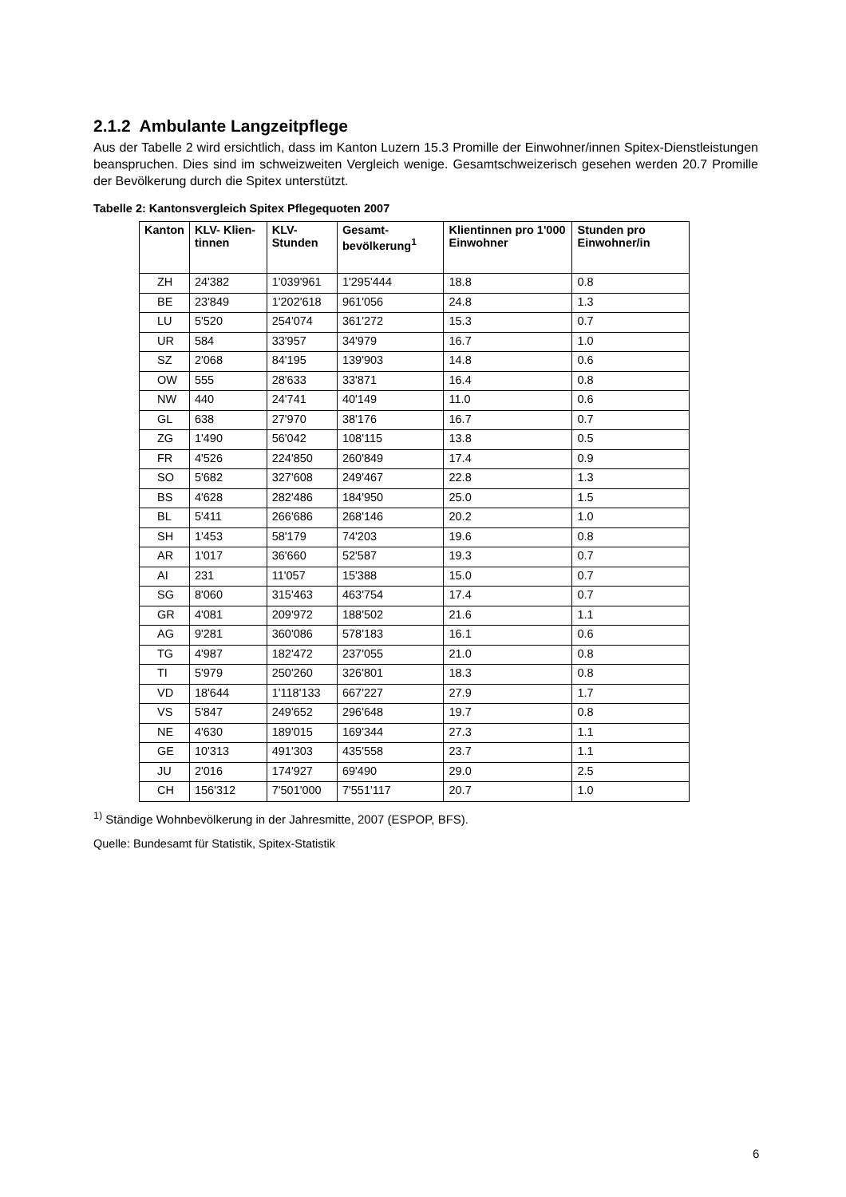2.1.2 Ambulante Langzeitpflege
Aus der Tabelle 2 wird ersichtlich, dass im Kanton Luzern 15.3 Promille der Einwohner/innen Spitex-Dienstleistungen beanspruchen. Dies sind im schweizweiten Vergleich wenige. Gesamtschweizerisch gesehen werden 20.7 Promille der Bevölkerung durch die Spitex unterstützt.
Tabelle 2: Kantonsvergleich Spitex Pflegequoten 2007
| Kanton | KLV- Klien-tinnen | KLV-Stunden | Gesamt-bevölkerung<sup>1</sup> | Klientinnen pro 1'000 Einwohner | Stunden pro Einwohner/in |
| --- | --- | --- | --- | --- | --- |
| ZH | 24'382 | 1'039'961 | 1'295'444 | 18.8 | 0.8 |
| BE | 23'849 | 1'202'618 | 961'056 | 24.8 | 1.3 |
| LU | 5'520 | 254'074 | 361'272 | 15.3 | 0.7 |
| UR | 584 | 33'957 | 34'979 | 16.7 | 1.0 |
| SZ | 2'068 | 84'195 | 139'903 | 14.8 | 0.6 |
| OW | 555 | 28'633 | 33'871 | 16.4 | 0.8 |
| NW | 440 | 24'741 | 40'149 | 11.0 | 0.6 |
| GL | 638 | 27'970 | 38'176 | 16.7 | 0.7 |
| ZG | 1'490 | 56'042 | 108'115 | 13.8 | 0.5 |
| FR | 4'526 | 224'850 | 260'849 | 17.4 | 0.9 |
| SO | 5'682 | 327'608 | 249'467 | 22.8 | 1.3 |
| BS | 4'628 | 282'486 | 184'950 | 25.0 | 1.5 |
| BL | 5'411 | 266'686 | 268'146 | 20.2 | 1.0 |
| SH | 1'453 | 58'179 | 74'203 | 19.6 | 0.8 |
| AR | 1'017 | 36'660 | 52'587 | 19.3 | 0.7 |
| AI | 231 | 11'057 | 15'388 | 15.0 | 0.7 |
| SG | 8'060 | 315'463 | 463'754 | 17.4 | 0.7 |
| GR | 4'081 | 209'972 | 188'502 | 21.6 | 1.1 |
| AG | 9'281 | 360'086 | 578'183 | 16.1 | 0.6 |
| TG | 4'987 | 182'472 | 237'055 | 21.0 | 0.8 |
| TI | 5'979 | 250'260 | 326'801 | 18.3 | 0.8 |
| VD | 18'644 | 1'118'133 | 667'227 | 27.9 | 1.7 |
| VS | 5'847 | 249'652 | 296'648 | 19.7 | 0.8 |
| NE | 4'630 | 189'015 | 169'344 | 27.3 | 1.1 |
| GE | 10'313 | 491'303 | 435'558 | 23.7 | 1.1 |
| JU | 2'016 | 174'927 | 69'490 | 29.0 | 2.5 |
| CH | 156'312 | 7'501'000 | 7'551'117 | 20.7 | 1.0 |
<sup>1)</sup> Ständige Wohnbevölkerung in der Jahresmitte, 2007 (ESPOP, BFS).
Quelle: Bundesamt für Statistik, Spitex-Statistik
6